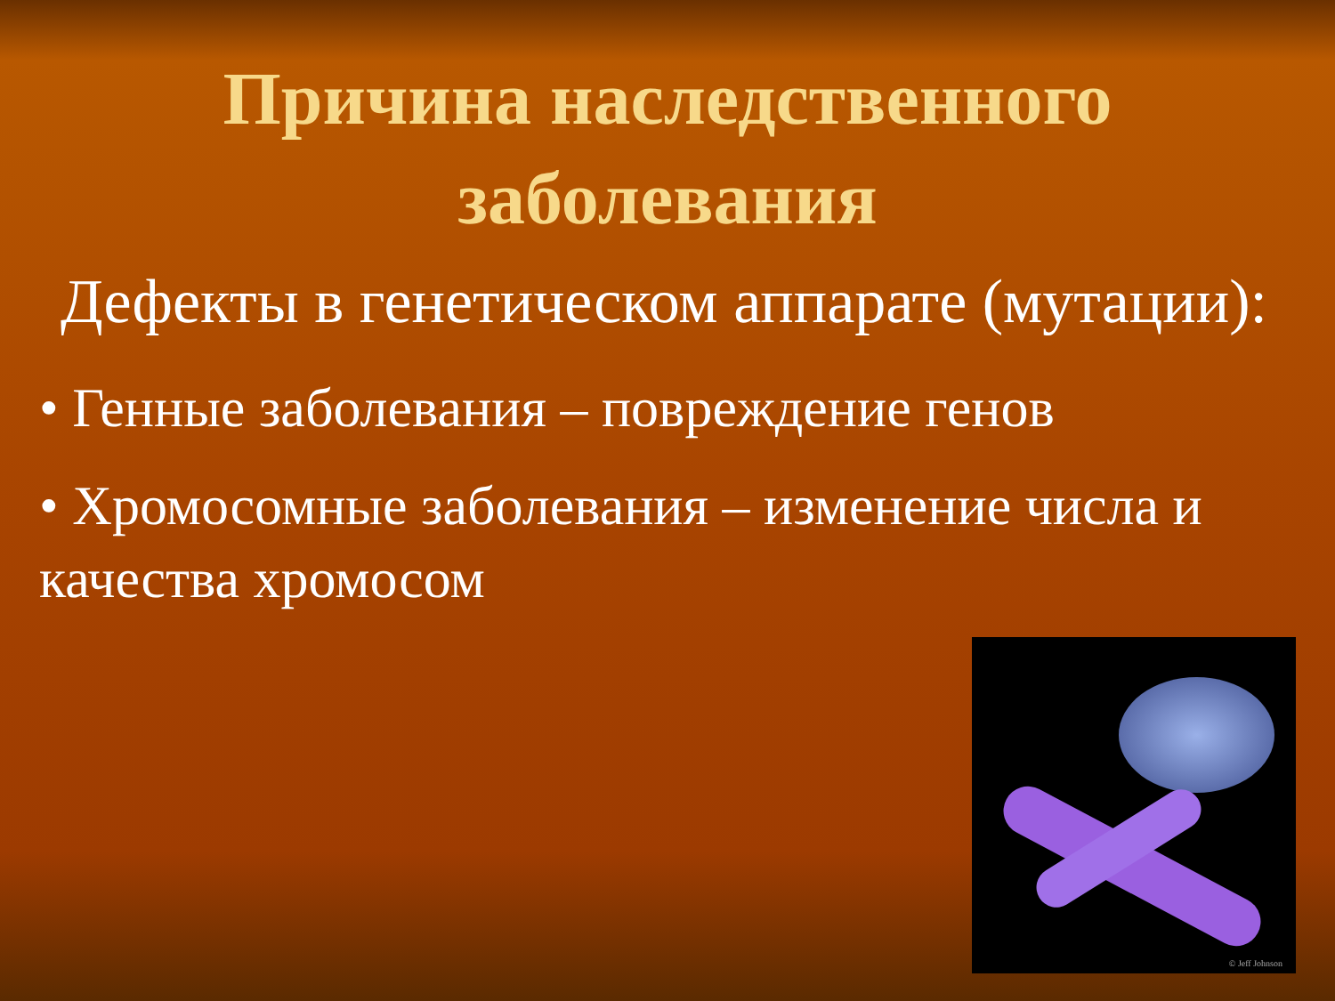Причина наследственного
заболевания
Дефекты в генетическом аппарате (мутации):
• Генные заболевания – повреждение генов
• Хромосомные заболевания – изменение числа и качества хромосом
© Jeff Johnson